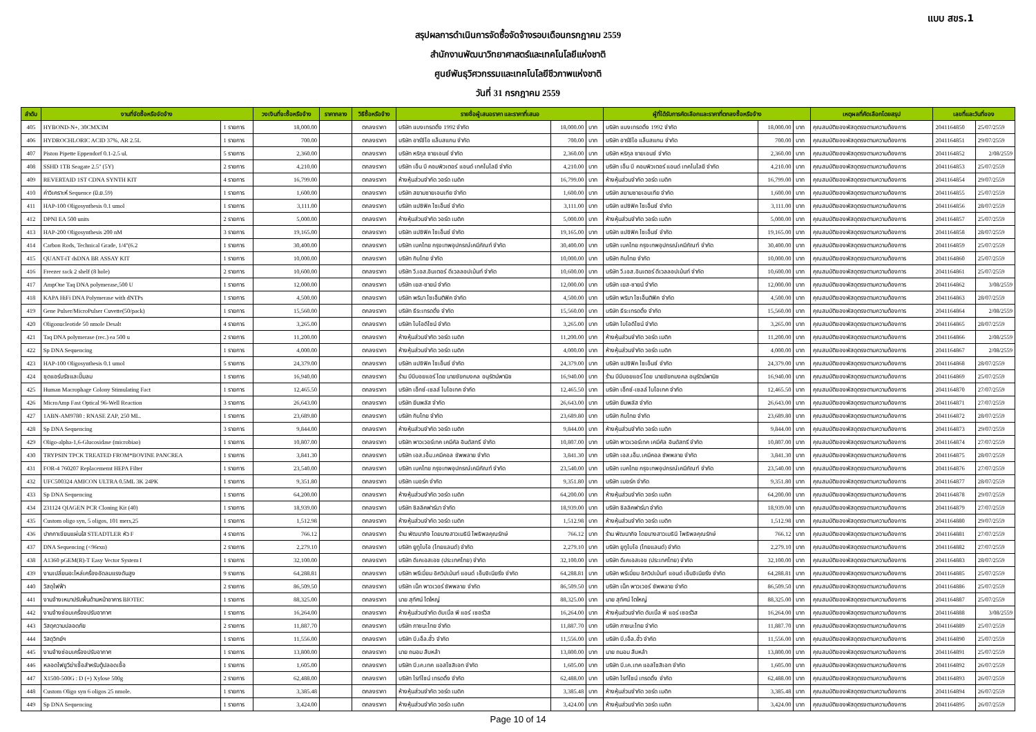แบบ สขร.1
สรุปผลการดำเนินการจัดซื้อจัดจ้างรอบเดือนกรกฎาคม 2559
สำนักงานพัฒนาวิทยาศาสตร์และเทคโนโลยีแห่งชาติ
ศูนย์พันธุวิศวกรรมและเทคโนโลยีชีวภาพแห่งชาติ
วันที่ 31 กรกฎาคม 2559
| ลำดับ | งานที่จัดซื้อหรือจัดจ้าง | | วงเงินที่จะซื้อหรือจ้าง | ราคากลาง | วิธีซื้อหรือจ้าง | รายชื่อผู้เสนอราคา และราคาที่เสนอ | | | ผู้ที่ได้รับการคัดเลือกและราคาที่ตกลงซื้อหรือจ้าง | | | เหตุผลที่คัดเลือกโดยสรุป | เลขที่และวันที่ของ | |
| --- | --- | --- | --- | --- | --- | --- | --- | --- | --- | --- | --- | --- | --- | --- |
| 405 | HYBOND-N+, 30CMX3M | 1 รายการ | 18,000.00 | | ตกลงราคา | บริษัท แบงเทรดดิ้ง 1992 จำกัด | 18,000.00 | บาท | บริษัท แบงเทรดดิ้ง 1992 จำกัด | 18,000.00 | บาท | คุณสมบัติของพัสดุตรงตามความต้องการ | 2041164850 | 25/07/2559 |
| 406 | HYDROCHLORIC ACID 37%, AR 2.5L | 1 รายการ | 700.00 | | ตกลงราคา | บริษัท อาร์ซีไอ แล็บสแกน จำกัด | 700.00 | บาท | บริษัท อาร์ซีไอ แล็บสแกน จำกัด | 700.00 | บาท | คุณสมบัติของพัสดุตรงตามความต้องการ | 2041164851 | 29/07/2559 |
| 407 | Piston Pipette Eppendorf 0.1-2.5 ul. | 5 รายการ | 2,360.00 | | ตกลงราคา | บริษัท หริกุล ซายเอนซ์ จำกัด | 2,360.00 | บาท | บริษัท หริกุล ซายเอนซ์ จำกัด | 2,360.00 | บาท | คุณสมบัติของพัสดุตรงตามความต้องการ | 2041164852 | 2/08/2559 |
| 408 | SSHD 1TB Seagate 2.5" (5Y) | 2 รายการ | 4,210.00 | | ตกลงราคา | บริษัท เอ็น บี คอมพิวเตอร์ แอนด์ เทคโนโลยี จำกัด | 4,210.00 | บาท | บริษัท เอ็น บี คอมพิวเตอร์ แอนด์ เทคโนโลยี จำกัด | 4,210.00 | บาท | คุณสมบัติของพัสดุตรงตามความต้องการ | 2041164853 | 25/07/2559 |
| 409 | REVERTAID 1ST CDNA SYNTH KIT | 4 รายการ | 16,799.00 | | ตกลงราคา | ห้างหุ้นส่วนจำกัด วอร์ด เมดิก | 16,799.00 | บาท | ห้างหุ้นส่วนจำกัด วอร์ด เมดิก | 16,799.00 | บาท | คุณสมบัติของพัสดุตรงตามความต้องการ | 2041164854 | 29/07/2559 |
| 410 | ค่าวิเคราะห์ Sequence (มิ.ย.59) | 1 รายการ | 1,600.00 | | ตกลงราคา | บริษัท สยามซายเอนเทีย จำกัด | 1,600.00 | บาท | บริษัท สยามซายเอนเทีย จำกัด | 1,600.00 | บาท | คุณสมบัติของพัสดุตรงตามความต้องการ | 2041164855 | 25/07/2559 |
| 411 | HAP-100 Oligosynthesis 0.1 umol | 1 รายการ | 3,111.00 | | ตกลงราคา | บริษัท แปซิฟิค ไซเอ็นซ์ จำกัด | 3,111.00 | บาท | บริษัท แปซิฟิค ไซเอ็นซ์ จำกัด | 3,111.00 | บาท | คุณสมบัติของพัสดุตรงตามความต้องการ | 2041164856 | 28/07/2559 |
| 412 | DPNI EA 500 units | 2 รายการ | 5,000.00 | | ตกลงราคา | ห้างหุ้นส่วนจำกัด วอร์ด เมดิก | 5,000.00 | บาท | ห้างหุ้นส่วนจำกัด วอร์ด เมดิก | 5,000.00 | บาท | คุณสมบัติของพัสดุตรงตามความต้องการ | 2041164857 | 25/07/2559 |
| 413 | HAP-200 Oligosynthesis 200 nM | 3 รายการ | 19,165.00 | | ตกลงราคา | บริษัท แปซิฟิค ไซเอ็นซ์ จำกัด | 19,165.00 | บาท | บริษัท แปซิฟิค ไซเอ็นซ์ จำกัด | 19,165.00 | บาท | คุณสมบัติของพัสดุตรงตามความต้องการ | 2041164858 | 28/07/2559 |
| 414 | Carbon Rods, Technical Grade, 1/4"(6.2 | 1 รายการ | 30,400.00 | | ตกลงราคา | บริษัท เบคไทย กรุงเทพอุปกรณ์เคมีภัณฑ์ จำกัด | 30,400.00 | บาท | บริษัท เบคไทย กรุงเทพอุปกรณ์เคมีภัณฑ์ จำกัด | 30,400.00 | บาท | คุณสมบัติของพัสดุตรงตามความต้องการ | 2041164859 | 25/07/2559 |
| 415 | QUANT-iT dsDNA BR ASSAY KIT | 1 รายการ | 10,000.00 | | ตกลงราคา | บริษัท กิบไทย จำกัด | 10,000.00 | บาท | บริษัท กิบไทย จำกัด | 10,000.00 | บาท | คุณสมบัติของพัสดุตรงตามความต้องการ | 2041164860 | 25/07/2559 |
| 416 | Freezer rack 2 shelf (8 hole) | 2 รายการ | 10,600.00 | | ตกลงราคา | บริษัท วี.เอส.อินเตอร์ ดีเวลลอปเม้นท์ จำกัด | 10,600.00 | บาท | บริษัท วี.เอส.อินเตอร์ ดีเวลลอปเม้นท์ จำกัด | 10,600.00 | บาท | คุณสมบัติของพัสดุตรงตามความต้องการ | 2041164861 | 25/07/2559 |
| 417 | AmpOne Taq DNA polymerase,500 U | 1 รายการ | 12,000.00 | | ตกลงราคา | บริษัท เยส-ซายน์ จำกัด | 12,000.00 | บาท | บริษัท เยส-ซายน์ จำกัด | 12,000.00 | บาท | คุณสมบัติของพัสดุตรงตามความต้องการ | 2041164862 | 3/08/2559 |
| 418 | KAPA HiFi DNA Polymerase with dNTPs | 1 รายการ | 4,500.00 | | ตกลงราคา | บริษัท พริมา ไซเอ็นติฟิค จำกัด | 4,500.00 | บาท | บริษัท พริมา ไซเอ็นติฟิค จำกัด | 4,500.00 | บาท | คุณสมบัติของพัสดุตรงตามความต้องการ | 2041164863 | 28/07/2559 |
| 419 | Gene Pulser/MicroPulser Cuvette(50/pack) | 1 รายการ | 15,560.00 | | ตกลงราคา | บริษัท ธีระเทรดดิ้ง จำกัด | 15,560.00 | บาท | บริษัท ธีระเทรดดิ้ง จำกัด | 15,560.00 | บาท | คุณสมบัติของพัสดุตรงตามความต้องการ | 2041164864 | 2/08/2559 |
| 420 | Oligonucleotide 50 nmole Desalt | 4 รายการ | 3,265.00 | | ตกลงราคา | บริษัท ไบโอดีไซน์ จำกัด | 3,265.00 | บาท | บริษัท ไบโอดีไซน์ จำกัด | 3,265.00 | บาท | คุณสมบัติของพัสดุตรงตามความต้องการ | 2041164865 | 28/07/2559 |
| 421 | Taq DNA polymerase (rec.) ea 500 u | 2 รายการ | 11,200.00 | | ตกลงราคา | ห้างหุ้นส่วนจำกัด วอร์ด เมดิก | 11,200.00 | บาท | ห้างหุ้นส่วนจำกัด วอร์ด เมดิก | 11,200.00 | บาท | คุณสมบัติของพัสดุตรงตามความต้องการ | 2041164866 | 2/08/2559 |
| 422 | Sp DNA Sequencing | 1 รายการ | 4,000.00 | | ตกลงราคา | ห้างหุ้นส่วนจำกัด วอร์ด เมดิก | 4,000.00 | บาท | ห้างหุ้นส่วนจำกัด วอร์ด เมดิก | 4,000.00 | บาท | คุณสมบัติของพัสดุตรงตามความต้องการ | 2041164867 | 2/08/2559 |
| 423 | HAP-100 Oligosynthesis 0.1 umol | 5 รายการ | 24,379.00 | | ตกลงราคา | บริษัท แปซิฟิค ไซเอ็นซ์ จำกัด | 24,379.00 | บาท | บริษัท แปซิฟิค ไซเอ็นซ์ จำกัด | 24,379.00 | บาท | คุณสมบัติของพัสดุตรงตามความต้องการ | 2041164868 | 28/07/2559 |
| 424 | ชุดแอร์บรัชและปั๊มลม | 1 รายการ | 16,940.00 | | ตกลงราคา | ร้าน บีบีบอยแอร์ โดย นายชัยกมงคล อนุรัตน์พานิช | 16,940.00 | บาท | ร้าน บีบีบอยแอร์ โดย นายชัยกมงคล อนุรัตน์พานิช | 16,940.00 | บาท | คุณสมบัติของพัสดุตรงตามความต้องการ | 2041164869 | 25/07/2559 |
| 425 | Human Macrophage Colony Stimulating Fact | 1 รายการ | 12,465.50 | | ตกลงราคา | บริษัท เอ็กซ์-เซลล์ ไบโอเทค จำกัด | 12,465.50 | บาท | บริษัท เอ็กซ์-เซลล์ ไบโอเทค จำกัด | 12,465.50 | บาท | คุณสมบัติของพัสดุตรงตามความต้องการ | 2041164870 | 27/07/2559 |
| 426 | MicroAmp Fast Optical 96-Well Reaction | 3 รายการ | 26,643.00 | | ตกลงราคา | บริษัท ยีนพลัส จำกัด | 26,643.00 | บาท | บริษัท ยีนพลัส จำกัด | 26,643.00 | บาท | คุณสมบัติของพัสดุตรงตามความต้องการ | 2041164871 | 27/07/2559 |
| 427 | 1ABN-AM9780 : RNASE ZAP, 250 ML. | 1 รายการ | 23,689.80 | | ตกลงราคา | บริษัท กิบไทย จำกัด | 23,689.80 | บาท | บริษัท กิบไทย จำกัด | 23,689.80 | บาท | คุณสมบัติของพัสดุตรงตามความต้องการ | 2041164872 | 28/07/2559 |
| 428 | Sp DNA Sequencing | 3 รายการ | 9,844.00 | | ตกลงราคา | ห้างหุ้นส่วนจำกัด วอร์ด เมดิก | 9,844.00 | บาท | ห้างหุ้นส่วนจำกัด วอร์ด เมดิก | 9,844.00 | บาท | คุณสมบัติของพัสดุตรงตามความต้องการ | 2041164873 | 29/07/2559 |
| 429 | Oligo-alpha-1,6-Glucosidase (microbiao) | 1 รายการ | 10,807.00 | | ตกลงราคา | บริษัท พาวเวอร์เทค เคมีคัล อินดัสทรี จำกัด | 10,807.00 | บาท | บริษัท พาวเวอร์เทค เคมีคัล อินดัสทรี จำกัด | 10,807.00 | บาท | คุณสมบัติของพัสดุตรงตามความต้องการ | 2041164874 | 27/07/2559 |
| 430 | TRYPSIN TPCK TREATED FROM*BOVINE PANCREA | 1 รายการ | 3,841.30 | | ตกลงราคา | บริษัท เอส.เอ็ม.เคมีคอล ซัพพลาย จำกัด | 3,841.30 | บาท | บริษัท เอส.เอ็ม.เคมีคอล ซัพพลาย จำกัด | 3,841.30 | บาท | คุณสมบัติของพัสดุตรงตามความต้องการ | 2041164875 | 28/07/2559 |
| 431 | FOR-4 760207 Replacememt HEPA Filter | 1 รายการ | 23,540.00 | | ตกลงราคา | บริษัท เบคไทย กรุงเทพอุปกรณ์เคมีภัณฑ์ จำกัด | 23,540.00 | บาท | บริษัท เบคไทย กรุงเทพอุปกรณ์เคมีภัณฑ์ จำกัด | 23,540.00 | บาท | คุณสมบัติของพัสดุตรงตามความต้องการ | 2041164876 | 27/07/2559 |
| 432 | UFC500324 AMICON ULTRA 0.5ML 3K 24PK | 1 รายการ | 9,351.80 | | ตกลงราคา | บริษัท เมอร์ค จำกัด | 9,351.80 | บาท | บริษัท เมอร์ค จำกัด | 9,351.80 | บาท | คุณสมบัติของพัสดุตรงตามความต้องการ | 2041164877 | 28/07/2559 |
| 433 | Sp DNA Sequencing | 1 รายการ | 64,200.00 | | ตกลงราคา | ห้างหุ้นส่วนจำกัด วอร์ด เมดิก | 64,200.00 | บาท | ห้างหุ้นส่วนจำกัด วอร์ด เมดิก | 64,200.00 | บาท | คุณสมบัติของพัสดุตรงตามความต้องการ | 2041164878 | 29/07/2559 |
| 434 | 231124 QIAGEN PCR Cloning Kit (40) | 1 รายการ | 18,939.00 | | ตกลงราคา | บริษัท ซิลลิคฟาร์มา จำกัด | 18,939.00 | บาท | บริษัท ซิลลิคฟาร์มา จำกัด | 18,939.00 | บาท | คุณสมบัติของพัสดุตรงตามความต้องการ | 2041164879 | 27/07/2559 |
| 435 | Custom oligo syn, 5 oligos, 101 mers,25 | 1 รายการ | 1,512.98 | | ตกลงราคา | ห้างหุ้นส่วนจำกัด วอร์ด เมดิก | 1,512.98 | บาท | ห้างหุ้นส่วนจำกัด วอร์ด เมดิก | 1,512.98 | บาท | คุณสมบัติของพัสดุตรงตามความต้องการ | 2041164880 | 29/07/2559 |
| 436 | ปากกาเขียนแผ่นใส STEADTLER หัว F | 4 รายการ | 766.12 | | ตกลงราคา | ร้าน พัฒนากิจ โดยนางสาวเมธินี โพธิพลคุณรักษ์ | 766.12 | บาท | ร้าน พัฒนากิจ โดยนางสาวเมธินี โพธิพลคุณรักษ์ | 766.12 | บาท | คุณสมบัติของพัสดุตรงตามความต้องการ | 2041164881 | 27/07/2559 |
| 437 | DNA Sequencing (<96rxn) | 2 รายการ | 2,279.10 | | ตกลงราคา | บริษัท ยูทูไบโอ (ไทยแลนด์) จำกัด | 2,279.10 | บาท | บริษัท ยูทูไบโอ (ไทยแลนด์) จำกัด | 2,279.10 | บาท | คุณสมบัติของพัสดุตรงตามความต้องการ | 2041164882 | 27/07/2559 |
| 438 | A1360 pGEM(R)-T Easy Vector System I | 1 รายการ | 32,100.00 | | ตกลงราคา | บริษัท ดีเคเอสเอช (ประเทศไทย) จำกัด | 32,100.00 | บาท | บริษัท ดีเคเอสเอช (ประเทศไทย) จำกัด | 32,100.00 | บาท | คุณสมบัติของพัสดุตรงตามความต้องการ | 2041164883 | 28/07/2559 |
| 439 | งานเปลี่ยนอะไหล่เครื่องอัดลมแรงดันสูง | 9 รายการ | 64,288.81 | | ตกลงราคา | บริษัท พรีเมี่ยม อิควิปเม้นท์ แอนด์ เอ็นจิเนียริ่ง จำกัด | 64,288.81 | บาท | บริษัท พรีเมี่ยม อิควิปเม้นท์ แอนด์ เอ็นจิเนียริ่ง จำกัด | 64,288.81 | บาท | คุณสมบัติของพัสดุตรงตามความต้องการ | 2041164885 | 25/07/2559 |
| 440 | วัสดุไฟฟ้า | 2 รายการ | 86,509.50 | | ตกลงราคา | บริษัท เน็ก พาวเวอร์ ซัพพลาย จำกัด | 86,509.50 | บาท | บริษัท เน็ก พาวเวอร์ ซัพพลาย จำกัด | 86,509.50 | บาท | คุณสมบัติของพัสดุตรงตามความต้องการ | 2041164886 | 25/07/2559 |
| 441 | งานจ้างเหมาปรับพื้นด้านหน้าอาคาร BIOTEC | 1 รายการ | 88,325.00 | | ตกลงราคา | นาย สุทัศน์ โตใหญ่ | 88,325.00 | บาท | นาย สุทัศน์ โตใหญ่ | 88,325.00 | บาท | คุณสมบัติของพัสดุตรงตามความต้องการ | 2041164887 | 25/07/2559 |
| 442 | งานจ้างซ่อมเครื่องปรับอากาศ | 1 รายการ | 16,264.00 | | ตกลงราคา | ห้างหุ้นส่วนจำกัด ดับเบิ้ล พี แอร์ เซอร์วิส | 16,264.00 | บาท | ห้างหุ้นส่วนจำกัด ดับเบิ้ล พี แอร์ เซอร์วิส | 16,264.00 | บาท | คุณสมบัติของพัสดุตรงตามความต้องการ | 2041164888 | 3/08/2559 |
| 443 | วัสดุความปลอดภัย | 2 รายการ | 11,887.70 | | ตกลงราคา | บริษัท ภาชนะไทย จำกัด | 11,887.70 | บาท | บริษัท ภาชนะไทย จำกัด | 11,887.70 | บาท | คุณสมบัติของพัสดุตรงตามความต้องการ | 2041164889 | 25/07/2559 |
| 444 | วัสดุวิทย์ฯ | 1 รายการ | 11,556.00 | | ตกลงราคา | บริษัท บี.เอ็ล.ฮั้ว จำกัด | 11,556.00 | บาท | บริษัท บี.เอ็ล.ฮั้ว จำกัด | 11,556.00 | บาท | คุณสมบัติของพัสดุตรงตามความต้องการ | 2041164890 | 25/07/2559 |
| 445 | งานจ้างซ่อมเครื่องปรับอากาศ | 1 รายการ | 13,800.00 | | ตกลงราคา | นาย ถนอม สืบหล้า | 13,800.00 | บาท | นาย ถนอม สืบหล้า | 13,800.00 | บาท | คุณสมบัติของพัสดุตรงตามความต้องการ | 2041164891 | 25/07/2559 |
| 446 | หลอดไฟยูวีฆ่าเชื้อสำหรับตู้ปลอดเชื้อ | 1 รายการ | 1,605.00 | | ตกลงราคา | บริษัท บี.เค.เทค แอสโซสิเอท จำกัด | 1,605.00 | บาท | บริษัท บี.เค.เทค แอสโซสิเอท จำกัด | 1,605.00 | บาท | คุณสมบัติของพัสดุตรงตามความต้องการ | 2041164892 | 26/07/2559 |
| 447 | X1500-500G : D (+) Xylose 500g | 2 รายการ | 62,488.00 | | ตกลงราคา | บริษัท ไรท์ไซน์ เทรดดิ้ง จำกัด | 62,488.00 | บาท | บริษัท ไรท์ไซน์ เทรดดิ้ง จำกัด | 62,488.00 | บาท | คุณสมบัติของพัสดุตรงตามความต้องการ | 2041164893 | 26/07/2559 |
| 448 | Custom Oligo syn 6 oligos 25 nmole. | 1 รายการ | 3,385.48 | | ตกลงราคา | ห้างหุ้นส่วนจำกัด วอร์ด เมดิก | 3,385.48 | บาท | ห้างหุ้นส่วนจำกัด วอร์ด เมดิก | 3,385.48 | บาท | คุณสมบัติของพัสดุตรงตามความต้องการ | 2041164894 | 26/07/2559 |
| 449 | Sp DNA Sequencing | 1 รายการ | 3,424.00 | | ตกลงราคา | ห้างหุ้นส่วนจำกัด วอร์ด เมดิก | 3,424.00 | บาท | ห้างหุ้นส่วนจำกัด วอร์ด เมดิก | 3,424.00 | บาท | คุณสมบัติของพัสดุตรงตามความต้องการ | 2041164895 | 26/07/2559 |
Page 10 of 14